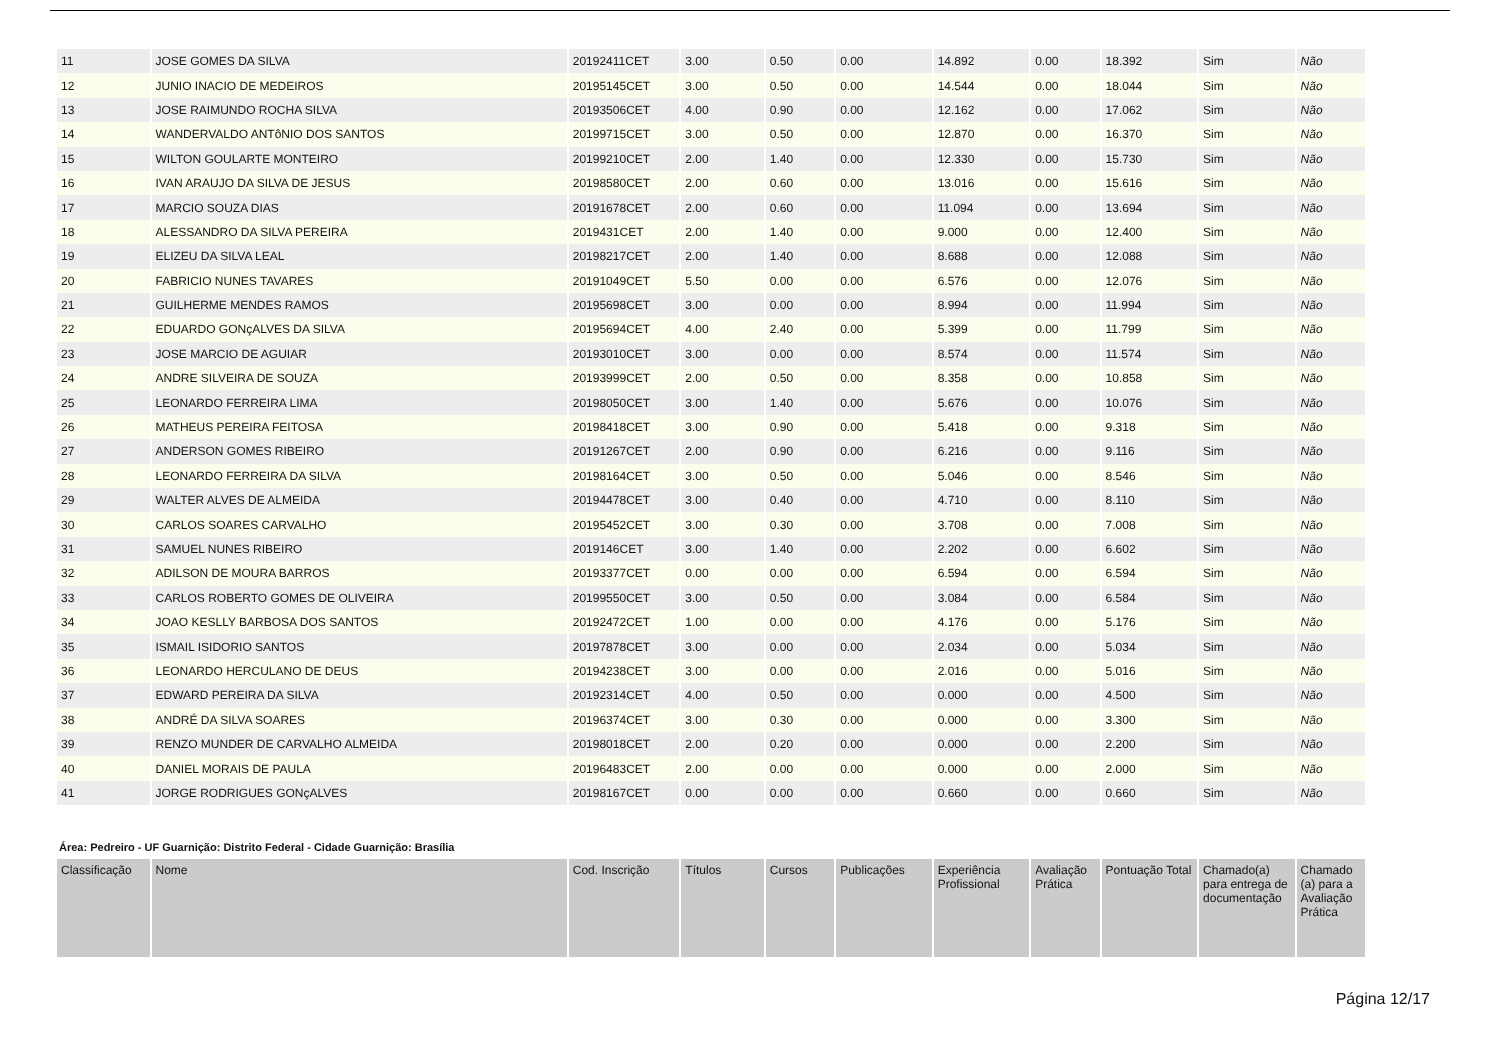| 11 | JOSE GOMES DA SILVA | 20192411CET | 3.00 | 0.50 | 0.00 | 14.892 | 0.00 | 18.392 | Sim | Não |
| 12 | JUNIO INACIO DE MEDEIROS | 20195145CET | 3.00 | 0.50 | 0.00 | 14.544 | 0.00 | 18.044 | Sim | Não |
| 13 | JOSE RAIMUNDO ROCHA SILVA | 20193506CET | 4.00 | 0.90 | 0.00 | 12.162 | 0.00 | 17.062 | Sim | Não |
| 14 | WANDERVALDO ANTôNIO DOS SANTOS | 20199715CET | 3.00 | 0.50 | 0.00 | 12.870 | 0.00 | 16.370 | Sim | Não |
| 15 | WILTON GOULARTE MONTEIRO | 20199210CET | 2.00 | 1.40 | 0.00 | 12.330 | 0.00 | 15.730 | Sim | Não |
| 16 | IVAN ARAUJO DA SILVA DE JESUS | 20198580CET | 2.00 | 0.60 | 0.00 | 13.016 | 0.00 | 15.616 | Sim | Não |
| 17 | MARCIO SOUZA DIAS | 20191678CET | 2.00 | 0.60 | 0.00 | 11.094 | 0.00 | 13.694 | Sim | Não |
| 18 | ALESSANDRO DA SILVA PEREIRA | 2019431CET | 2.00 | 1.40 | 0.00 | 9.000 | 0.00 | 12.400 | Sim | Não |
| 19 | ELIZEU DA SILVA LEAL | 20198217CET | 2.00 | 1.40 | 0.00 | 8.688 | 0.00 | 12.088 | Sim | Não |
| 20 | FABRICIO NUNES TAVARES | 20191049CET | 5.50 | 0.00 | 0.00 | 6.576 | 0.00 | 12.076 | Sim | Não |
| 21 | GUILHERME MENDES RAMOS | 20195698CET | 3.00 | 0.00 | 0.00 | 8.994 | 0.00 | 11.994 | Sim | Não |
| 22 | EDUARDO GONçALVES DA SILVA | 20195694CET | 4.00 | 2.40 | 0.00 | 5.399 | 0.00 | 11.799 | Sim | Não |
| 23 | JOSE MARCIO DE AGUIAR | 20193010CET | 3.00 | 0.00 | 0.00 | 8.574 | 0.00 | 11.574 | Sim | Não |
| 24 | ANDRE SILVEIRA DE SOUZA | 20193999CET | 2.00 | 0.50 | 0.00 | 8.358 | 0.00 | 10.858 | Sim | Não |
| 25 | LEONARDO FERREIRA LIMA | 20198050CET | 3.00 | 1.40 | 0.00 | 5.676 | 0.00 | 10.076 | Sim | Não |
| 26 | MATHEUS PEREIRA FEITOSA | 20198418CET | 3.00 | 0.90 | 0.00 | 5.418 | 0.00 | 9.318 | Sim | Não |
| 27 | ANDERSON GOMES RIBEIRO | 20191267CET | 2.00 | 0.90 | 0.00 | 6.216 | 0.00 | 9.116 | Sim | Não |
| 28 | LEONARDO FERREIRA DA SILVA | 20198164CET | 3.00 | 0.50 | 0.00 | 5.046 | 0.00 | 8.546 | Sim | Não |
| 29 | WALTER ALVES DE ALMEIDA | 20194478CET | 3.00 | 0.40 | 0.00 | 4.710 | 0.00 | 8.110 | Sim | Não |
| 30 | CARLOS SOARES CARVALHO | 20195452CET | 3.00 | 0.30 | 0.00 | 3.708 | 0.00 | 7.008 | Sim | Não |
| 31 | SAMUEL NUNES RIBEIRO | 2019146CET | 3.00 | 1.40 | 0.00 | 2.202 | 0.00 | 6.602 | Sim | Não |
| 32 | ADILSON DE MOURA BARROS | 20193377CET | 0.00 | 0.00 | 0.00 | 6.594 | 0.00 | 6.594 | Sim | Não |
| 33 | CARLOS ROBERTO GOMES DE OLIVEIRA | 20199550CET | 3.00 | 0.50 | 0.00 | 3.084 | 0.00 | 6.584 | Sim | Não |
| 34 | JOAO KESLLY BARBOSA DOS SANTOS | 20192472CET | 1.00 | 0.00 | 0.00 | 4.176 | 0.00 | 5.176 | Sim | Não |
| 35 | ISMAIL ISIDORIO SANTOS | 20197878CET | 3.00 | 0.00 | 0.00 | 2.034 | 0.00 | 5.034 | Sim | Não |
| 36 | LEONARDO HERCULANO DE DEUS | 20194238CET | 3.00 | 0.00 | 0.00 | 2.016 | 0.00 | 5.016 | Sim | Não |
| 37 | EDWARD PEREIRA DA SILVA | 20192314CET | 4.00 | 0.50 | 0.00 | 0.000 | 0.00 | 4.500 | Sim | Não |
| 38 | ANDRÉ DA SILVA SOARES | 20196374CET | 3.00 | 0.30 | 0.00 | 0.000 | 0.00 | 3.300 | Sim | Não |
| 39 | RENZO MUNDER DE CARVALHO ALMEIDA | 20198018CET | 2.00 | 0.20 | 0.00 | 0.000 | 0.00 | 2.200 | Sim | Não |
| 40 | DANIEL MORAIS DE PAULA | 20196483CET | 2.00 | 0.00 | 0.00 | 0.000 | 0.00 | 2.000 | Sim | Não |
| 41 | JORGE RODRIGUES GONçALVES | 20198167CET | 0.00 | 0.00 | 0.00 | 0.660 | 0.00 | 0.660 | Sim | Não |
Área: Pedreiro - UF Guarnição: Distrito Federal - Cidade Guarnição: Brasília
| Classificação | Nome | Cod. Inscrição | Títulos | Cursos | Publicações | Experiência Profissional | Avaliação Prática | Pontuação Total | Chamado(a) para entrega de documentação | Chamado (a) para a Avaliação Prática |
| --- | --- | --- | --- | --- | --- | --- | --- | --- | --- | --- |
Página 12/17